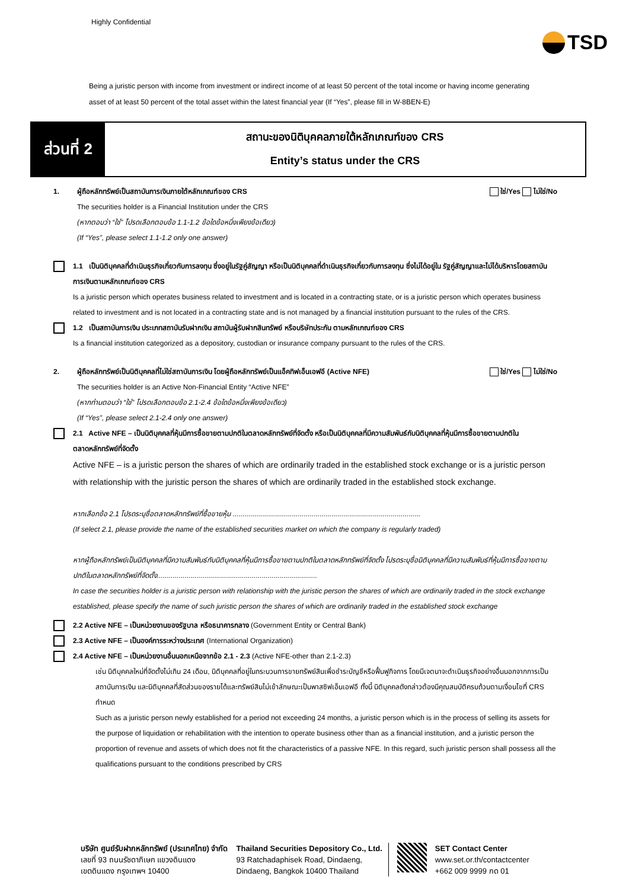Highly Confidential
TSD
Being a juristic person with income from investment or indirect income of at least 50 percent of the total income or having income generating asset of at least 50 percent of the total asset within the latest financial year (If “Yes”, please fill in W-8BEN-E)
ส่วนที่ 2
สถานะของนิติบุคคลภายใต้หลักเกณฑ์ของ CRS
Entity’s status under the CRS
1. ผู้ถือหลักทรัพย์เป็นสถาบันการเงินภายใต้หลักเกณฑ์ของ CRS ใช่/Yes ไม่ใช่/No
The securities holder is a Financial Institution under the CRS
(หากตอบว่า “ใช่” โปรดเลือกตอบข้อ 1.1-1.2 ข้อใดข้อหนึ่งเพียงข้อเดียว)
(If “Yes”, please select 1.1-1.2 only one answer)
1.1 เป็นนิติบุคคลที่ดำเนินธุรกิจเกี่ยวกับการลงทุน ซึ่งอยู่ในรัฐคู่สัญญา หรือเป็นนิติบุคคลที่ดำเนินธุรกิจเกี่ยวกับการลงทุน ซึ่งไม่ได้อยู่ใน รัฐคู่สัญญาและไม่ได้บริหารโดยสถาบันการเงินตามหลักเกณฑ์ของ CRS
Is a juristic person which operates business related to investment and is located in a contracting state, or is a juristic person which operates business related to investment and is not located in a contracting state and is not managed by a financial institution pursuant to the rules of the CRS.
1.2 เป็นสถาบันการเงิน ประเภทสถาบันรับฝากเงิน สถาบันผู้รับฝากสินทรัพย์ หรือบริษัทประกัน ตามหลักเกณฑ์ของ CRS
Is a financial institution categorized as a depository, custodian or insurance company pursuant to the rules of the CRS.
2. ผู้ถือหลักทรัพย์เป็นนิติบุคคลที่ไม่ใช่สถาบันการเงิน โดยผู้ถือหลักทรัพย์เป็นแอ็คทิฟเอ็นเอฟอี (Active NFE) ใช่/Yes ไม่ใช่/No
The securities holder is an Active Non-Financial Entity “Active NFE”
(หากท่านตอบว่า “ใช่” โปรดเลือกตอบข้อ 2.1-2.4 ข้อใดข้อหนึ่งเพียงข้อเดียว)
(If “Yes”, please select 2.1-2.4 only one answer)
2.1 Active NFE – เป็นนิติบุคคลที่หุ้นมีการซื้อขายตามปกติในตลาดหลักทรัพย์ที่จัดตั้ง หรือเป็นนิติบุคคลที่มีความสัมพันธ์กับนิติบุคคลที่หุ้นมีการซื้อขายตามปกติในตลาดหลักทรัพย์ที่จัดตั้ง
Active NFE – is a juristic person the shares of which are ordinarily traded in the established stock exchange or is a juristic person with relationship with the juristic person the shares of which are ordinarily traded in the established stock exchange.
หากเลือกข้อ 2.1 โปรดระบุชื่อตลาดหลักทรัพย์ที่ซื้อขายหุ้น ...............................................................................................
(If select 2.1, please provide the name of the established securities market on which the company is regularly traded)
หากผู้ถือหลักทรัพย์เป็นนิติบุคคลที่มีความสัมพันธ์กับนิติบุคคลที่หุ้นมีการซื้อขายตามปกติในตลาดหลักทรัพย์ที่จัดตั้ง โปรดระบุชื่อนิติบุคคลที่มีความสัมพันธ์ที่หุ้นมีการซื้อขายตามปกติในตลาดหลักทรัพย์ที่จัดตั้ง.................................................................................
In case the securities holder is a juristic person with relationship with the juristic person the shares of which are ordinarily traded in the stock exchange established, please specify the name of such juristic person the shares of which are ordinarily traded in the established stock exchange
2.2 Active NFE – เป็นหน่วยงานของรัฐบาล หรือธนาคารกลาง (Government Entity or Central Bank)
2.3 Active NFE – เป็นองค์การระหว่างประเทศ (International Organization)
2.4 Active NFE – เป็นหน่วยงานอื่นนอกเหนือจากข้อ 2.1 - 2.3 (Active NFE-other than 2.1-2.3)
เช่น นิติบุคคลใหม่ที่จัดตั้งไม่เกิน 24 เดือน, นิติบุคคลที่อยู่ในกระบวนการขายทรัพย์สินเพื่อชำระบัญชีหรือฟื้นฟูกิจการ โดยมีเจตนาจะดำเนินธุรกิจอย่างอื่นนอกจากการเป็นสถาบันการเงิน และนิติบุคคลที่สัดส่วนของรายได้และทรัพย์สินไม่เข้าลักษณะเป็นพาสซิฟเอ็นเอฟอี ทั้งนี้ นิติบุคคลดังกล่าวต้องมีคุณสมบัติครบถ้วนตามเงื่อนไขที่ CRS กำหนด
Such as a juristic person newly established for a period not exceeding 24 months, a juristic person which is in the process of selling its assets for the purpose of liquidation or rehabilitation with the intention to operate business other than as a financial institution, and a juristic person the proportion of revenue and assets of which does not fit the characteristics of a passive NFE. In this regard, such juristic person shall possess all the qualifications pursuant to the conditions prescribed by CRS
บริษัท ศูนย์รับฝากหลักทรัพย์ (ประเทศไทย) จำกัด
เลขที่ 93 ถนนรัชดาภิเษก แขวงดินแดง
เขตดินแดง กรุงเทพฯ 10400
Thailand Securities Depository Co., Ltd.
93 Ratchadaphisek Road, Dindaeng,
Dindaeng, Bangkok 10400 Thailand
SET Contact Center
www.set.or.th/contactcenter
+662 009 9999 กด 01